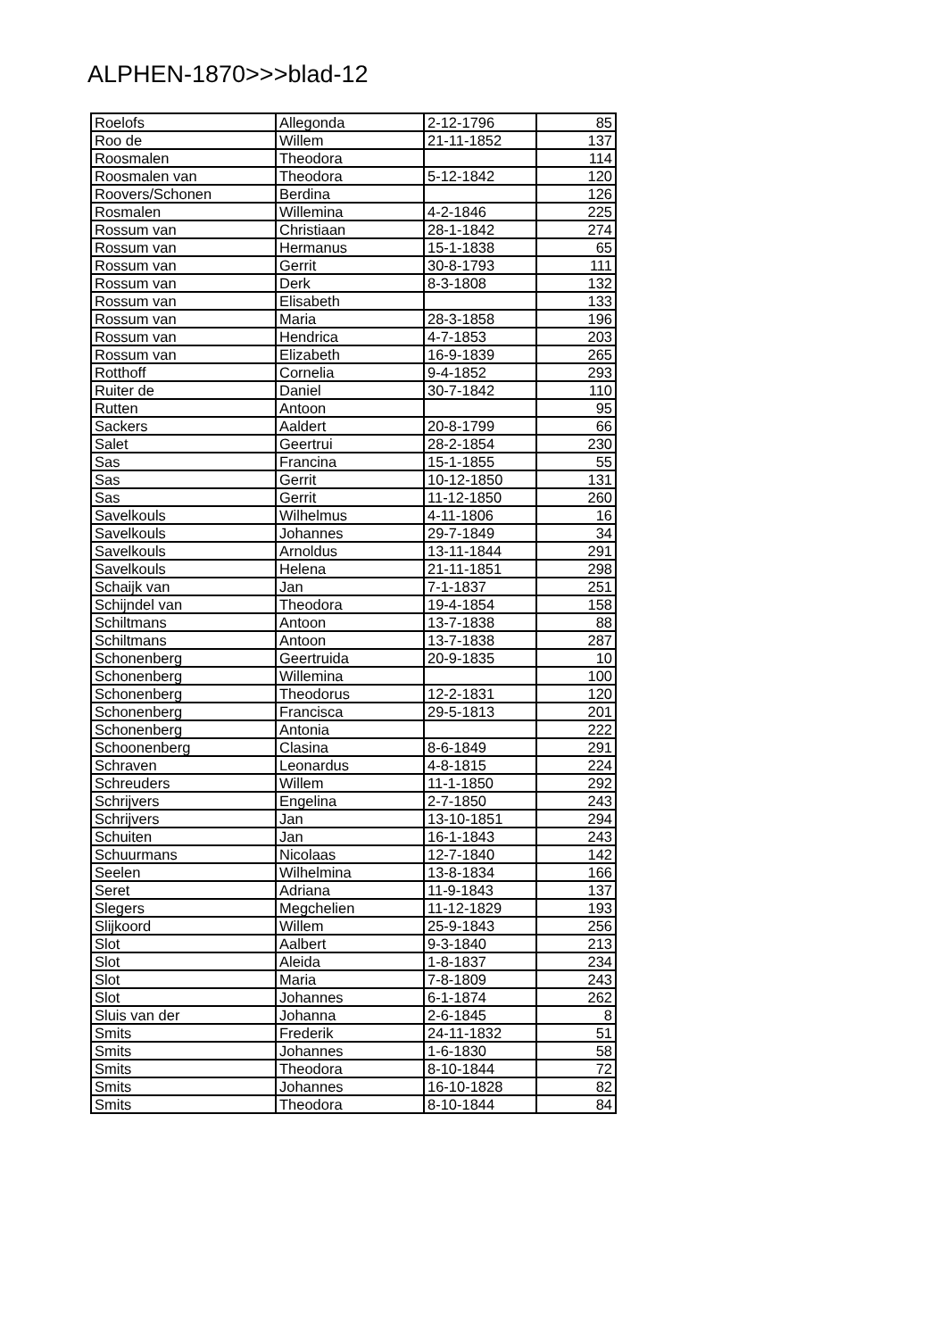ALPHEN-1870>>>blad-12
| Roelofs | Allegonda | 2-12-1796 | 85 |
| Roo de | Willem | 21-11-1852 | 137 |
| Roosmalen | Theodora | | 114 |
| Roosmalen van | Theodora | 5-12-1842 | 120 |
| Roovers/Schonen | Berdina | | 126 |
| Rosmalen | Willemina | 4-2-1846 | 225 |
| Rossum van | Christiaan | 28-1-1842 | 274 |
| Rossum van | Hermanus | 15-1-1838 | 65 |
| Rossum van | Gerrit | 30-8-1793 | 111 |
| Rossum van | Derk | 8-3-1808 | 132 |
| Rossum van | Elisabeth | | 133 |
| Rossum van | Maria | 28-3-1858 | 196 |
| Rossum van | Hendrica | 4-7-1853 | 203 |
| Rossum van | Elizabeth | 16-9-1839 | 265 |
| Rotthoff | Cornelia | 9-4-1852 | 293 |
| Ruiter de | Daniel | 30-7-1842 | 110 |
| Rutten | Antoon | | 95 |
| Sackers | Aaldert | 20-8-1799 | 66 |
| Salet | Geertrui | 28-2-1854 | 230 |
| Sas | Francina | 15-1-1855 | 55 |
| Sas | Gerrit | 10-12-1850 | 131 |
| Sas | Gerrit | 11-12-1850 | 260 |
| Savelkouls | Wilhelmus | 4-11-1806 | 16 |
| Savelkouls | Johannes | 29-7-1849 | 34 |
| Savelkouls | Arnoldus | 13-11-1844 | 291 |
| Savelkouls | Helena | 21-11-1851 | 298 |
| Schaijk van | Jan | 7-1-1837 | 251 |
| Schijndel van | Theodora | 19-4-1854 | 158 |
| Schiltmans | Antoon | 13-7-1838 | 88 |
| Schiltmans | Antoon | 13-7-1838 | 287 |
| Schonenberg | Geertruida | 20-9-1835 | 10 |
| Schonenberg | Willemina | | 100 |
| Schonenberg | Theodorus | 12-2-1831 | 120 |
| Schonenberg | Francisca | 29-5-1813 | 201 |
| Schonenberg | Antonia | | 222 |
| Schoonenberg | Clasina | 8-6-1849 | 291 |
| Schraven | Leonardus | 4-8-1815 | 224 |
| Schreuders | Willem | 11-1-1850 | 292 |
| Schrijvers | Engelina | 2-7-1850 | 243 |
| Schrijvers | Jan | 13-10-1851 | 294 |
| Schuiten | Jan | 16-1-1843 | 243 |
| Schuurmans | Nicolaas | 12-7-1840 | 142 |
| Seelen | Wilhelmina | 13-8-1834 | 166 |
| Seret | Adriana | 11-9-1843 | 137 |
| Slegers | Megchelien | 11-12-1829 | 193 |
| Slijkoord | Willem | 25-9-1843 | 256 |
| Slot | Aalbert | 9-3-1840 | 213 |
| Slot | Aleida | 1-8-1837 | 234 |
| Slot | Maria | 7-8-1809 | 243 |
| Slot | Johannes | 6-1-1874 | 262 |
| Sluis van der | Johanna | 2-6-1845 | 8 |
| Smits | Frederik | 24-11-1832 | 51 |
| Smits | Johannes | 1-6-1830 | 58 |
| Smits | Theodora | 8-10-1844 | 72 |
| Smits | Johannes | 16-10-1828 | 82 |
| Smits | Theodora | 8-10-1844 | 84 |